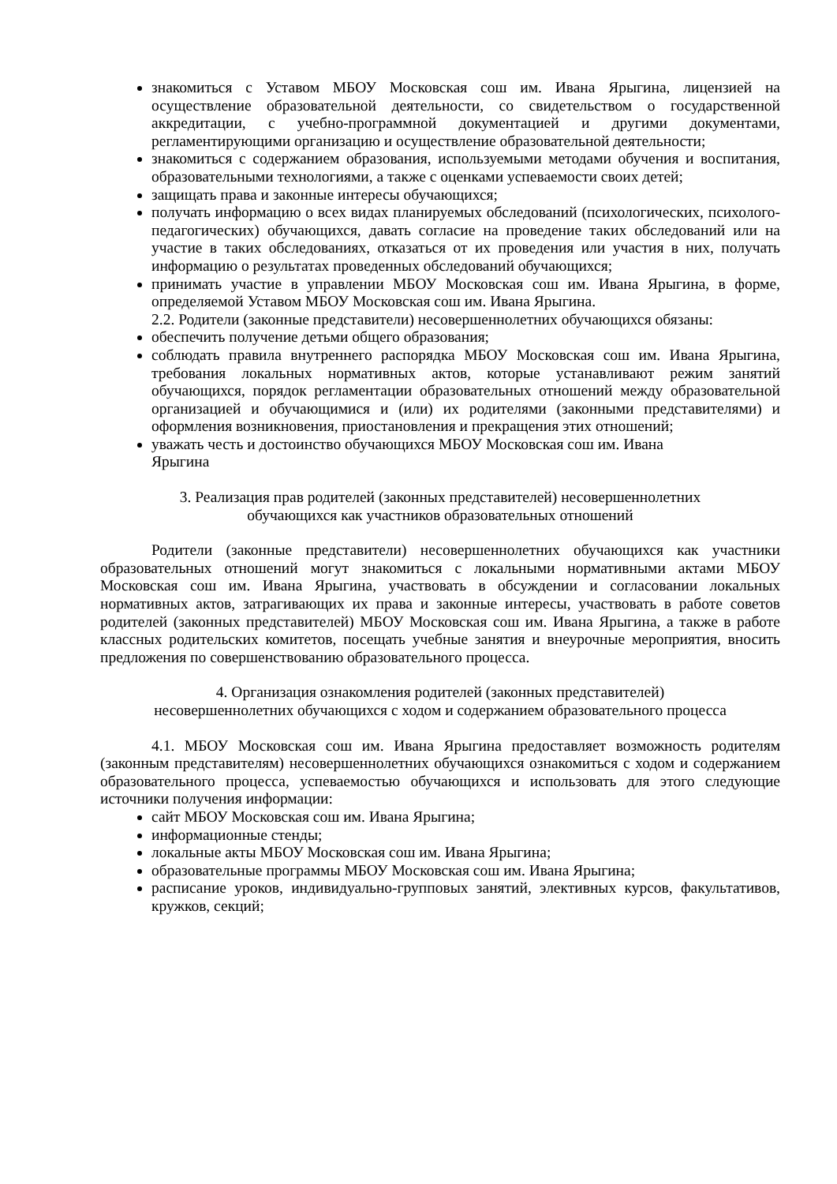знакомиться с Уставом МБОУ Московская сош им. Ивана Ярыгина, лицензией на осуществление образовательной деятельности, со свидетельством о государственной аккредитации, с учебно-программной документацией и другими документами, регламентирующими организацию и осуществление образовательной деятельности;
знакомиться с содержанием образования, используемыми методами обучения и воспитания, образовательными технологиями, а также с оценками успеваемости своих детей;
защищать права и законные интересы обучающихся;
получать информацию о всех видах планируемых обследований (психологических, психолого-педагогических) обучающихся, давать согласие на проведение таких обследований или на участие в таких обследованиях, отказаться от их проведения или участия в них, получать информацию о результатах проведенных обследований обучающихся;
принимать участие в управлении МБОУ Московская сош им. Ивана Ярыгина, в форме, определяемой Уставом МБОУ Московская сош им. Ивана Ярыгина.
2.2. Родители (законные представители) несовершеннолетних обучающихся обязаны:
обеспечить получение детьми общего образования;
соблюдать правила внутреннего распорядка МБОУ Московская сош им. Ивана Ярыгина, требования локальных нормативных актов, которые устанавливают режим занятий обучающихся, порядок регламентации образовательных отношений между образовательной организацией и обучающимися и (или) их родителями (законными представителями) и оформления возникновения, приостановления и прекращения этих отношений;
уважать честь и достоинство обучающихся МБОУ Московская сош им. Ивана
Ярыгина
3. Реализация прав родителей (законных представителей) несовершеннолетних
обучающихся как участников образовательных отношений
Родители (законные представители) несовершеннолетних обучающихся как участники образовательных отношений могут знакомиться с локальными нормативными актами МБОУ Московская сош им. Ивана Ярыгина, участвовать в обсуждении и согласовании локальных нормативных актов, затрагивающих их права и законные интересы, участвовать в работе советов родителей (законных представителей) МБОУ Московская сош им. Ивана Ярыгина, а также в работе классных родительских комитетов, посещать учебные занятия и внеурочные мероприятия, вносить предложения по совершенствованию образовательного процесса.
4. Организация ознакомления родителей (законных представителей)
несовершеннолетних обучающихся с ходом и содержанием образовательного процесса
4.1. МБОУ Московская сош им. Ивана Ярыгина предоставляет возможность родителям (законным представителям) несовершеннолетних обучающихся ознакомиться с ходом и содержанием образовательного процесса, успеваемостью обучающихся и использовать для этого следующие источники получения информации:
сайт МБОУ Московская сош им. Ивана Ярыгина;
информационные стенды;
локальные акты МБОУ Московская сош им. Ивана Ярыгина;
образовательные программы МБОУ Московская сош им. Ивана Ярыгина;
расписание уроков, индивидуально-групповых занятий, элективных курсов, факультативов, кружков, секций;